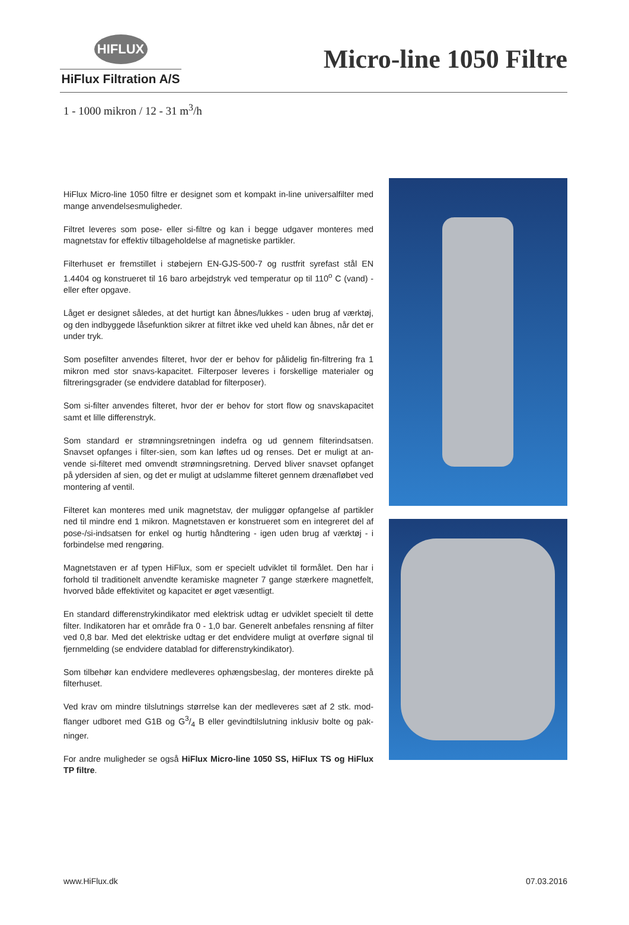HIFLUX
HiFlux Filtration A/S
Micro-line 1050 Filtre
1 - 1000 mikron / 12 - 31 m<sup>3</sup>/h
HiFlux Micro-line 1050 filtre er designet som et kompakt in-line universalfilter med mange anvendelsesmuligheder.
Filtret leveres som pose- eller si-filtre og kan i begge udgaver monteres med magnetstav for effektiv tilbageholdelse af magnetiske partikler.
Filterhuset er fremstillet i støbejern EN-GJS-500-7 og rustfrit syrefast stål EN 1.4404 og konstrueret til 16 baro arbejdstryk ved temperatur op til 110<sup>o</sup> C (vand) - eller efter opgave.
Låget er designet således, at det hurtigt kan åbnes/lukkes - uden brug af værk­tøj, og den indbyggede låsefunktion sikrer at filtret ikke ved uheld kan åbnes, når det er under tryk.
Som posefilter anvendes filteret, hvor der er behov for pålidelig fin-filtrering fra 1 mikron med stor snavs-kapacitet. Filterposer leveres i forskellige materialer og filtreringsgrader (se endvidere datablad for filterposer).
Som si-filter anvendes filteret, hvor der er behov for stort flow og snavskapaci­tet samt et lille differenstryk.
Som standard er strømningsretningen indefra og ud gennem filterindsatsen. Snavset opfanges i filter-sien, som kan løftes ud og renses. Det er muligt at an­vende si-filteret med omvendt strømningsretning. Derved bliver snavset opfan­get på ydersiden af sien, og det er muligt at udslamme filteret gennem dræn­afløbet ved montering af ventil.
Filteret kan monteres med unik magnetstav, der muliggør opfangelse af partik­ler ned til mindre end 1 mikron. Magnetstaven er konstrueret som en integreret del af pose-/si-indsatsen for enkel og hurtig håndtering - igen uden brug af værktøj - i forbindelse med rengøring.
Magnetstaven er af typen HiFlux, som er specielt udviklet til formålet. Den har i forhold til traditionelt anvendte keramiske magneter 7 gange stærkere mag­netfelt, hvorved både effektivitet og kapacitet er øget væsentligt.
En standard differenstrykindikator med elektrisk udtag er udviklet specielt til dette filter. Indikatoren har et område fra 0 - 1,0 bar. Generelt anbefales rens­ning af filter ved 0,8 bar. Med det elektriske udtag er det endvidere muligt at overføre signal til fjernmelding (se endvidere datablad for differenstrykindika­tor).
Som tilbehør kan endvidere medleveres ophængsbeslag, der monteres direkte på filterhuset.
Ved krav om mindre tilslutnings størrelse kan der medleveres sæt af 2 stk. mod­flanger udboret med G1B og G3/4 B eller gevindtilslutning inklusiv bolte og pak­ninger.
For andre muligheder se også HiFlux Micro-line 1050 SS, HiFlux TS og HiFlux TP filtre.
www.HiFlux.dk 07.03.2016